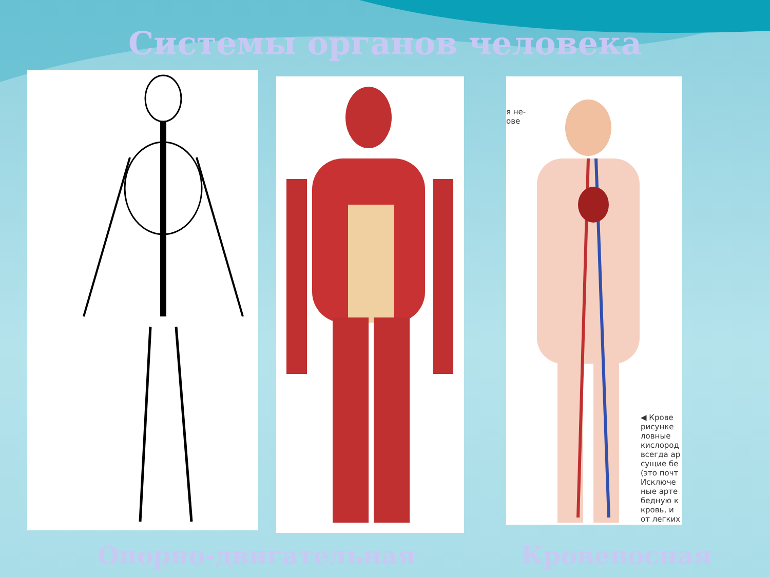Системы органов человека
я не-
ове
◀ Крове
рисунке
ловные
кислород
всегда ар
сущие бе
(это почт
Исключе
ные арте
бедную к
кровь, и
от легких
Опорно-двигательная Кровеносная